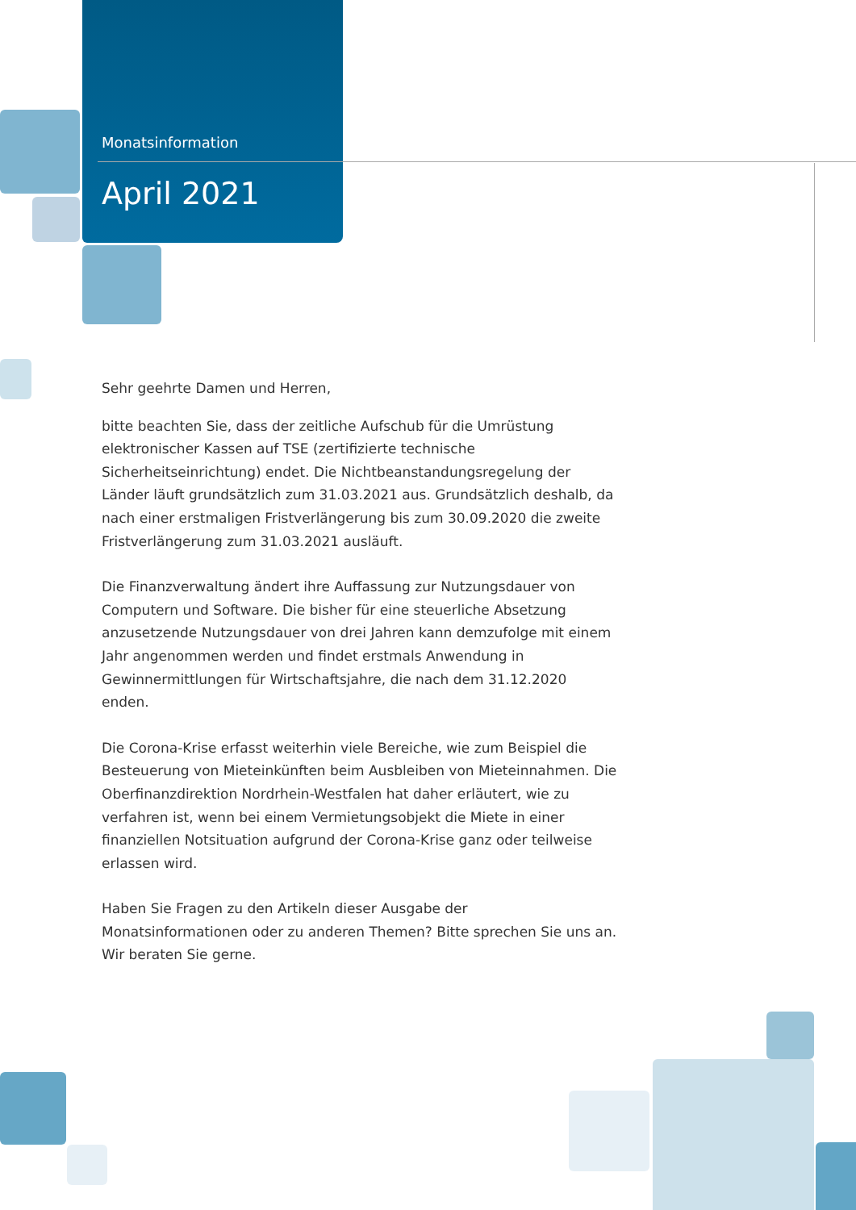Monatsinformation
April 2021
Sehr geehrte Damen und Herren,
bitte beachten Sie, dass der zeitliche Aufschub für die Umrüstung elektronischer Kassen auf TSE (zertifizierte technische Sicherheitseinrichtung) endet. Die Nichtbeanstandungsregelung der Länder läuft grundsätzlich zum 31.03.2021 aus. Grundsätzlich deshalb, da nach einer erstmaligen Fristverlängerung bis zum 30.09.2020 die zweite Fristverlängerung zum 31.03.2021 ausläuft.
Die Finanzverwaltung ändert ihre Auffassung zur Nutzungsdauer von Computern und Software. Die bisher für eine steuerliche Absetzung anzusetzende Nutzungsdauer von drei Jahren kann demzufolge mit einem Jahr angenommen werden und findet erstmals Anwendung in Gewinnermittlungen für Wirtschaftsjahre, die nach dem 31.12.2020 enden.
Die Corona-Krise erfasst weiterhin viele Bereiche, wie zum Beispiel die Besteuerung von Mieteinkünften beim Ausbleiben von Mieteinnahmen. Die Oberfinanzdirektion Nordrhein-Westfalen hat daher erläutert, wie zu verfahren ist, wenn bei einem Vermietungsobjekt die Miete in einer finanziellen Notsituation aufgrund der Corona-Krise ganz oder teilweise erlassen wird.
Haben Sie Fragen zu den Artikeln dieser Ausgabe der Monatsinformationen oder zu anderen Themen? Bitte sprechen Sie uns an.
Wir beraten Sie gerne.